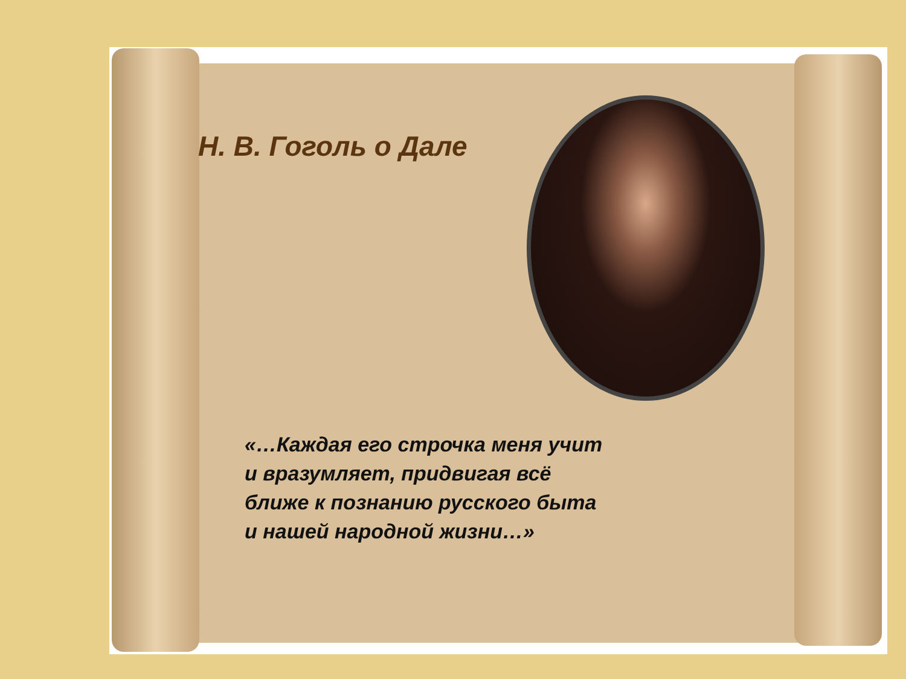Н. В. Гоголь о Дале
«…Каждая его строчка меня учит
и вразумляет, придвигая всё
ближе к познанию русского быта
и нашей народной жизни…»